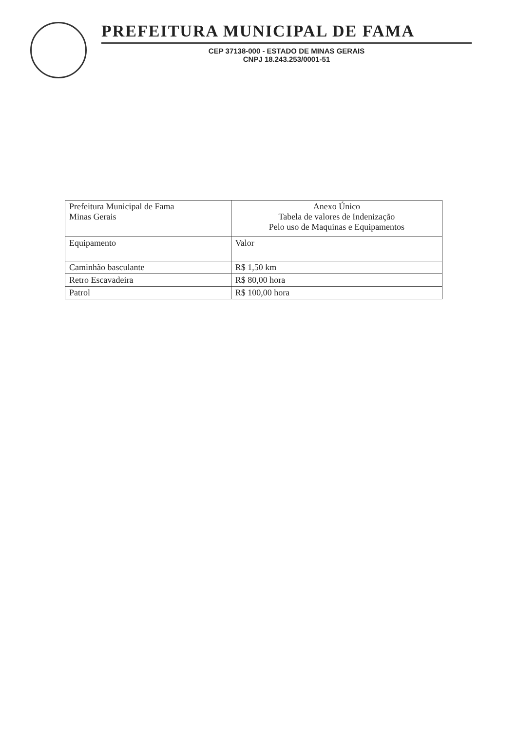PREFEITURA MUNICIPAL DE FAMA
CEP 37138-000 - ESTADO DE MINAS GERAIS
CNPJ 18.243.253/0001-51
| Prefeitura Municipal de Fama Minas Gerais | Anexo Único Tabela de valores de Indenização Pelo uso de Maquinas e Equipamentos |
| Equipamento | Valor |
| Caminhão basculante | R$ 1,50 km |
| Retro Escavadeira | R$ 80,00 hora |
| Patrol | R$ 100,00 hora |